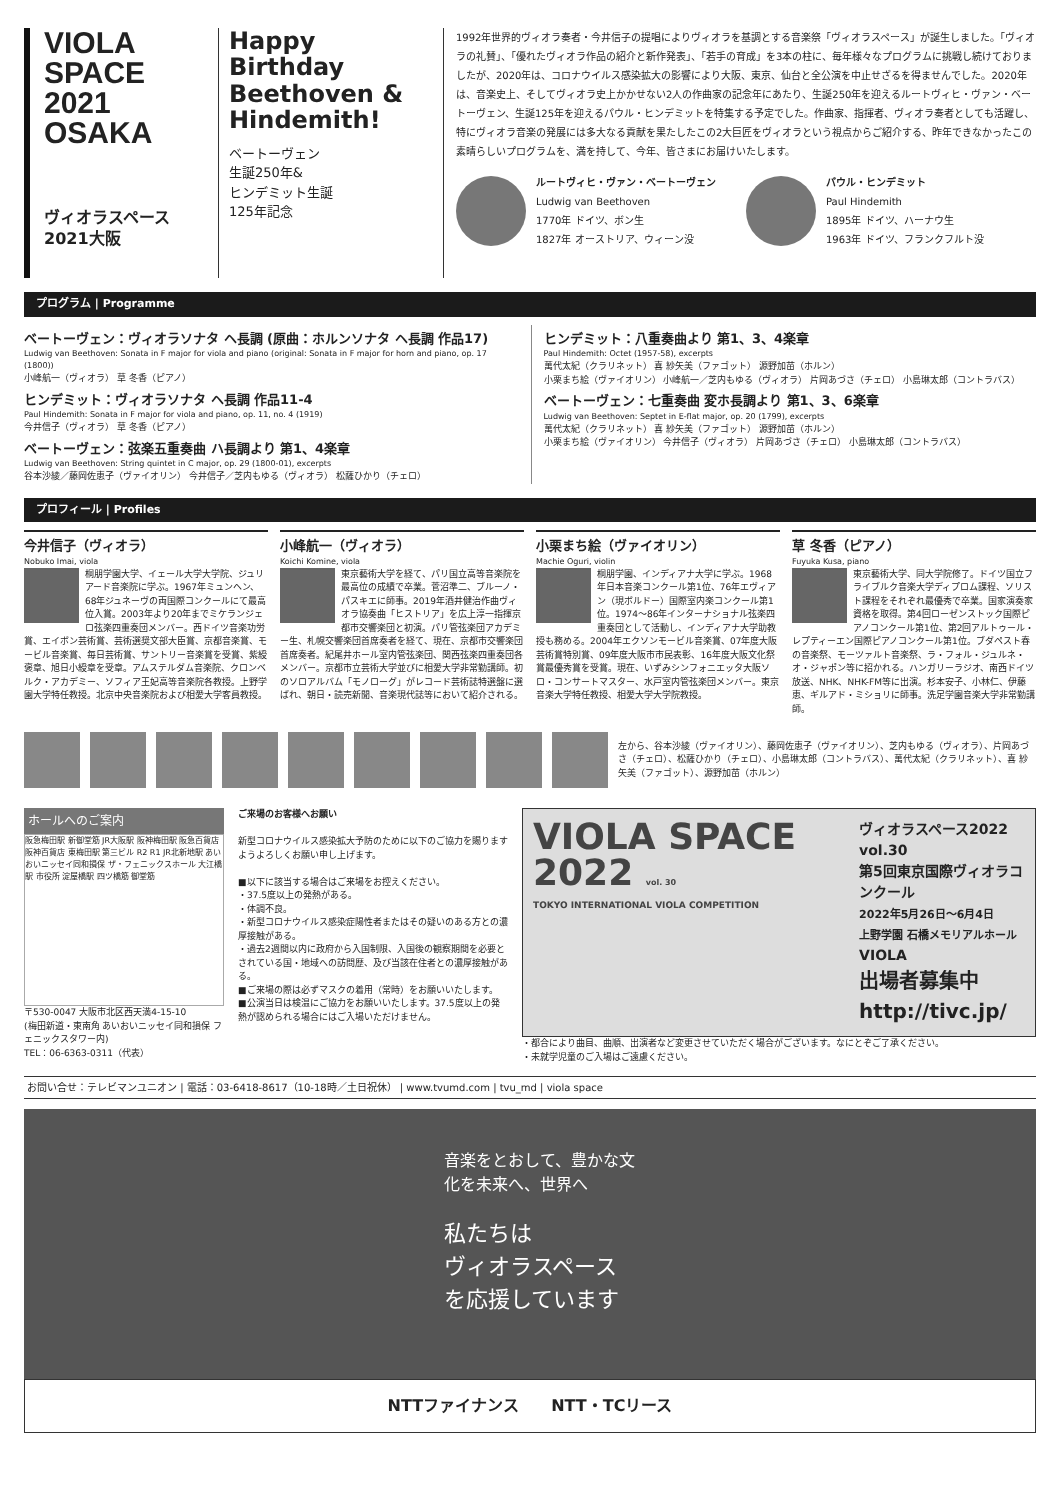VIOLA SPACE 2021 OSAKA
ヴィオラスペース
2021大阪
Happy Birthday Beethoven & Hindemith!
ベートーヴェン
生誕250年&
ヒンデミット生誕
125年記念
1992年世界的ヴィオラ奏者・今井信子の提唱によりヴィオラを基調とする音楽祭「ヴィオラスペース」が誕生しました。「ヴィオラの礼賛」、「優れたヴィオラ作品の紹介と新作発表」、「若手の育成」を3本の柱に、毎年様々なプログラムに挑戦し続けておりましたが、2020年は、コロナウイルス感染拡大の影響により大阪、東京、仙台と全公演を中止せざるを得ませんでした。2020年は、音楽史上、そしてヴィオラ史上かかせない2人の作曲家の記念年にあたり、生誕250年を迎えるルートヴィヒ・ヴァン・ベートーヴェン、生誕125年を迎えるパウル・ヒンデミットを特集する予定でした。作曲家、指揮者、ヴィオラ奏者としても活躍し、特にヴィオラ音楽の発展には多大なる貢献を果たしたこの2大巨匠をヴィオラという視点からご紹介する、昨年できなかったこの素晴らしいプログラムを、満を持して、今年、皆さまにお届けいたします。
ルートヴィヒ・ヴァン・ベートーヴェン
Ludwig van Beethoven
1770年 ドイツ、ボン生
1827年 オーストリア、ウィーン没
パウル・ヒンデミット
Paul Hindemith
1895年 ドイツ、ハーナウ生
1963年 ドイツ、フランクフルト没
プログラム | Programme
ベートーヴェン：ヴィオラソナタ ヘ長調 (原曲：ホルンソナタ ヘ長調 作品17)
Ludwig van Beethoven: Sonata in F major for viola and piano (original: Sonata in F major for horn and piano, op. 17 (1800))
小峰航一（ヴィオラ） 草 冬香（ピアノ）
ヒンデミット：ヴィオラソナタ ヘ長調 作品11-4
Paul Hindemith: Sonata in F major for viola and piano, op. 11, no. 4 (1919)
今井信子（ヴィオラ） 草 冬香（ピアノ）
ベートーヴェン：弦楽五重奏曲 ハ長調より 第1、4楽章
Ludwig van Beethoven: String quintet in C major, op. 29 (1800-01), excerpts
谷本沙綾／藤岡佐恵子（ヴァイオリン） 今井信子／芝内もゆる（ヴィオラ） 松薩ひかり（チェロ）
ヒンデミット：八重奏曲より 第1、3、4楽章
Paul Hindemith: Octet (1957-58), excerpts
萬代太紀（クラリネット） 喜 紗矢美（ファゴット） 源野加苗（ホルン）
小栗まち絵（ヴァイオリン） 小峰航一／芝内もゆる（ヴィオラ） 片岡あづさ（チェロ） 小島琳太郎（コントラバス）
ベートーヴェン：七重奏曲 変ホ長調より 第1、3、6楽章
Ludwig van Beethoven: Septet in E-flat major, op. 20 (1799), excerpts
萬代太紀（クラリネット） 喜 紗矢美（ファゴット） 源野加苗（ホルン）
小栗まち絵（ヴァイオリン） 今井信子（ヴィオラ） 片岡あづさ（チェロ） 小島琳太郎（コントラバス）
プロフィール | Profiles
今井信子（ヴィオラ）
Nobuko Imai, viola
桐朋学園大学、イェール大学大学院、ジュリアード音楽院に学ぶ。1967年ミュンヘン、68年ジュネーヴの両国際コンクールにて最高位入賞。2003年より20年までミケランジェロ弦楽四重奏団メンバー。西ドイツ音楽功労賞、エイボン芸術賞、芸術選奨文部大臣賞、京都音楽賞、モービル音楽賞、毎日芸術賞、サントリー音楽賞を受賞、紫綬褒章、旭日小綬章を受章。アムステルダム音楽院、クロンベルク・アカデミー、ソフィア王妃高等音楽院各教授。上野学園大学特任教授。北京中央音楽院および相愛大学客員教授。
小峰航一（ヴィオラ）
Koichi Komine, viola
東京藝術大学を経て、パリ国立高等音楽院を最高位の成績で卒業。菅沼準二、ブルーノ・パスキエに師事。2019年酒井健治作曲ヴィオラ協奏曲「ヒストリア」を広上淳一指揮京都市交響楽団と初演。パリ管弦楽団アカデミー生、札幌交響楽団首席奏者を経て、現在、京都市交響楽団首席奏者。紀尾井ホール室内管弦楽団、関西弦楽四重奏団各メンバー。京都市立芸術大学並びに相愛大学非常勤講師。初のソロアルバム「モノローグ」がレコード芸術誌特選盤に選ばれ、朝日・読売新聞、音楽現代誌等において紹介される。
小栗まち絵（ヴァイオリン）
Machie Oguri, violin
桐朋学園、インディアナ大学に学ぶ。1968年日本音楽コンクール第1位、76年エヴィアン（現ボルドー）国際室内楽コンクール第1位。1974〜86年インターナショナル弦楽四重奏団として活動し、インディアナ大学助教授も務める。2004年エクソンモービル音楽賞、07年度大阪芸術賞特別賞、09年度大阪市市民表彰、16年度大阪文化祭賞最優秀賞を受賞。現在、いずみシンフォニエッタ大阪ソロ・コンサートマスター、水戸室内管弦楽団メンバー。東京音楽大学特任教授、相愛大学大学院教授。
草 冬香（ピアノ）
Fuyuka Kusa, piano
東京藝術大学、同大学院修了。ドイツ国立フライブルク音楽大学ディプロム課程、ソリスト課程をそれぞれ最優秀で卒業。国家演奏家資格を取得。第4回ローゼンストック国際ピアノコンクール第1位、第2回アルトゥール・レプティーエン国際ピアノコンクール第1位。ブダペスト春の音楽祭、モーツァルト音楽祭、ラ・フォル・ジュルネ・オ・ジャポン等に招かれる。ハンガリーラジオ、南西ドイツ放送、NHK、NHK-FM等に出演。杉本安子、小林仁、伊藤恵、ギルアド・ミショリに師事。洗足学園音楽大学非常勤講師。
左から、谷本沙綾（ヴァイオリン）、藤岡佐恵子（ヴァイオリン）、芝内もゆる（ヴィオラ）、片岡あづさ（チェロ）、松薩ひかり（チェロ）、小島琳太郎（コントラバス）、萬代太紀（クラリネット）、喜 紗矢美（ファゴット）、源野加苗（ホルン）
ホールへのご案内
阪急梅田駅 新御堂筋 JR大阪駅 阪神梅田駅 阪急百貨店 阪神百貨店 東梅田駅 第三ビル R2 R1 JR北新地駅 あいおいニッセイ同和損保 ザ・フェニックスホール 大江橋駅 市役所 淀屋橋駅 四ツ橋筋 御堂筋
〒530-0047 大阪市北区西天満4-15-10
(梅田新道・東南角 あいおいニッセイ同和損保 フェニックスタワー内)
TEL：06-6363-0311（代表）
ご来場のお客様へお願い
新型コロナウイルス感染拡大予防のために以下のご協力を賜りますようよろしくお願い申し上げます。
■以下に該当する場合はご来場をお控えください。
・37.5度以上の発熱がある。
・体調不良。
・新型コロナウイルス感染症陽性者またはその疑いのある方との濃厚接触がある。
・過去2週間以内に政府から入国制限、入国後の観察期間を必要とされている国・地域への訪問歴、及び当該在住者との濃厚接触がある。
■ご来場の際は必ずマスクの着用（常時）をお願いいたします。
■公演当日は検温にご協力をお願いいたします。37.5度以上の発熱が認められる場合にはご入場いただけません。
VIOLA SPACE 2022 vol. 30
TOKYO INTERNATIONAL VIOLA COMPETITION
ヴィオラスペース2022 vol.30
第5回東京国際ヴィオラコンクール
2022年5月26日〜6月4日
上野学園 石橋メモリアルホール
VIOLA
出場者募集中
http://tivc.jp/
・都合により曲目、曲順、出演者など変更させていただく場合がございます。なにとぞご了承ください。
・未就学児童のご入場はご遠慮ください。
お問い合せ：テレビマンユニオン | 電話：03-6418-8617（10-18時／土日祝休） | www.tvumd.com | tvu_md | viola space
音楽をとおして、豊かな文化を未来へ、世界へ
私たちは
ヴィオラスペースを応援しています
NTTファイナンス　　NTT・TCリース